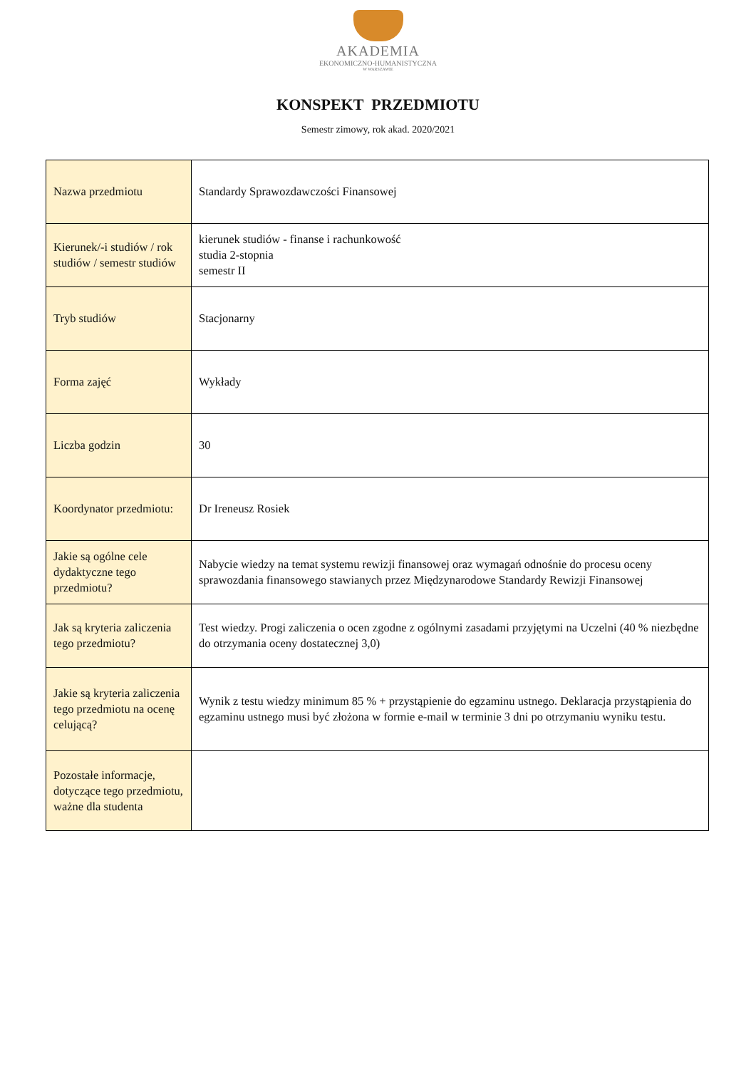AKADEMIA
EKONOMICZNO-HUMANISTYCZNA
W WARSZAWIE
KONSPEKT PRZEDMIOTU
Semestr zimowy, rok akad. 2020/2021
| Nazwa przedmiotu | Standardy Sprawozdawczości Finansowej |
| Kierunek/-i studiów / rok studiów / semestr studiów | kierunek studiów - finanse i rachunkowość studia 2-stopnia semestr II |
| Tryb studiów | Stacjonarny |
| Forma zajęć | Wykłady |
| Liczba godzin | 30 |
| Koordynator przedmiotu: | Dr Ireneusz Rosiek |
| Jakie są ogólne cele dydaktyczne tego przedmiotu? | Nabycie wiedzy na temat systemu rewizji finansowej oraz wymagań odnośnie do procesu oceny sprawozdania finansowego stawianych przez Międzynarodowe Standardy Rewizji Finansowej |
| Jak są kryteria zaliczenia tego przedmiotu? | Test wiedzy. Progi zaliczenia o ocen zgodne z ogólnymi zasadami przyjętymi na Uczelni (40 % niezbędne do otrzymania oceny dostatecznej 3,0) |
| Jakie są kryteria zaliczenia tego przedmiotu na ocenę celującą? | Wynik z testu wiedzy minimum 85 % + przystąpienie do egzaminu ustnego. Deklaracja przystąpienia do egzaminu ustnego musi być złożona w formie e-mail w terminie 3 dni po otrzymaniu wyniku testu. |
| Pozostałe informacje, dotyczące tego przedmiotu, ważne dla studenta | |